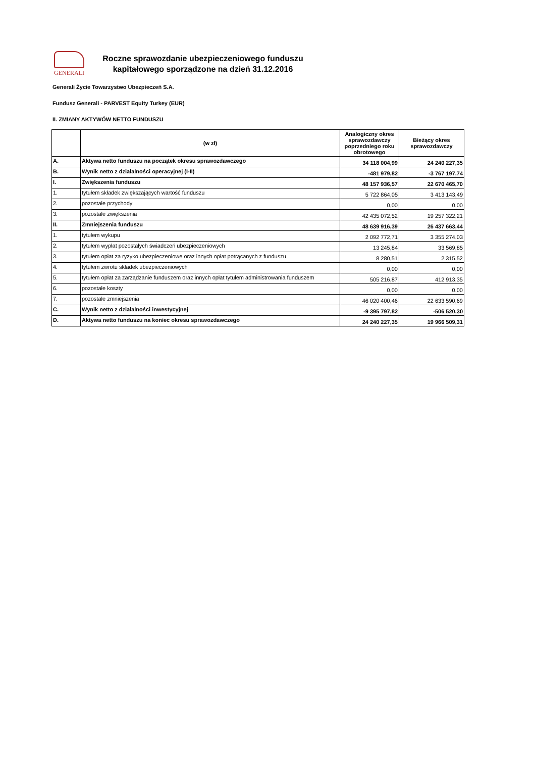GENERALI
Roczne sprawozdanie ubezpieczeniowego funduszu kapitałowego sporządzone na dzień 31.12.2016
Generali Życie Towarzystwo Ubezpieczeń S.A.
Fundusz Generali - PARVEST Equity Turkey (EUR)
II. ZMIANY AKTYWÓW NETTO FUNDUSZU
| | (w zł) | Analogiczny okres sprawozdawczy poprzedniego roku obrotowego | Bieżący okres sprawozdawczy |
| --- | --- | --- | --- |
| A. | Aktywa netto funduszu na początek okresu sprawozdawczego | 34 118 004,99 | 24 240 227,35 |
| B. | Wynik netto z działalności operacyjnej (I-II) | -481 979,82 | -3 767 197,74 |
| I. | Zwiększenia funduszu | 48 157 936,57 | 22 670 465,70 |
| 1. | tytułem składek zwiększających wartość funduszu | 5 722 864,05 | 3 413 143,49 |
| 2. | pozostałe przychody | 0,00 | 0,00 |
| 3. | pozostałe zwiększenia | 42 435 072,52 | 19 257 322,21 |
| II. | Zmniejszenia funduszu | 48 639 916,39 | 26 437 663,44 |
| 1. | tytułem wykupu | 2 092 772,71 | 3 355 274,03 |
| 2. | tytułem wypłat pozostałych świadczeń ubezpieczeniowych | 13 245,84 | 33 569,85 |
| 3. | tytułem opłat za ryzyko ubezpieczeniowe oraz innych opłat potrącanych z funduszu | 8 280,51 | 2 315,52 |
| 4. | tytułem zwrotu składek ubezpieczeniowych | 0,00 | 0,00 |
| 5. | tytułem opłat za zarządzanie funduszem oraz innych opłat tytułem administrowania funduszem | 505 216,87 | 412 913,35 |
| 6. | pozostałe koszty | 0,00 | 0,00 |
| 7. | pozostałe zmniejszenia | 46 020 400,46 | 22 633 590,69 |
| C. | Wynik netto z działalności inwestycyjnej | -9 395 797,82 | -506 520,30 |
| D. | Aktywa netto funduszu na koniec okresu sprawozdawczego | 24 240 227,35 | 19 966 509,31 |